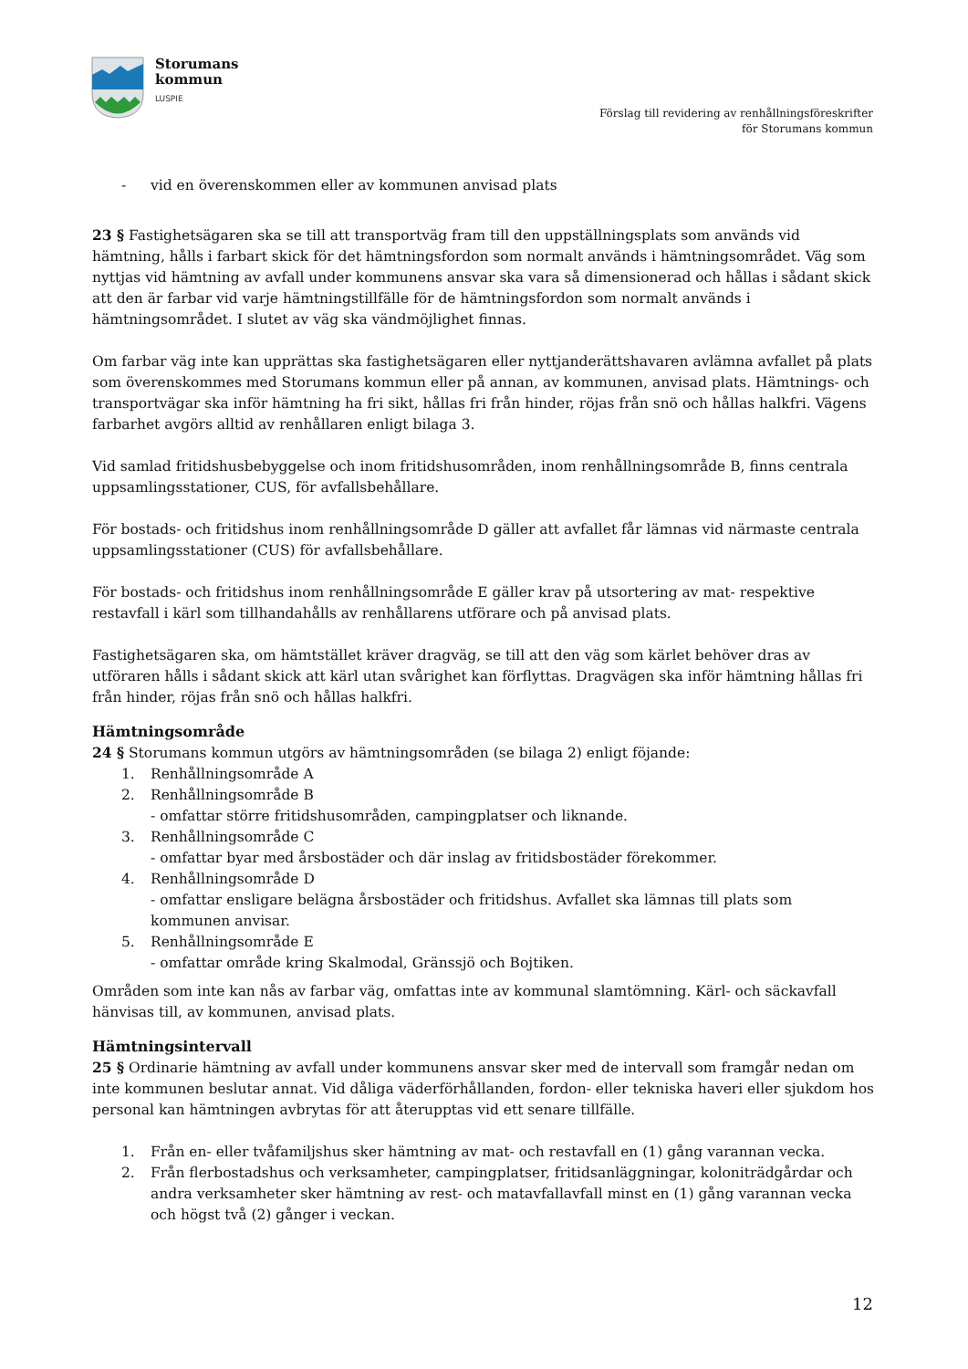Storumans
kommun
LUSPIE
Förslag till revidering av renhållningsföreskrifter
för Storumans kommun
- vid en överenskommen eller av kommunen anvisad plats
23 § Fastighetsägaren ska se till att transportväg fram till den uppställningsplats som används vid hämtning, hålls i farbart skick för det hämtningsfordon som normalt används i hämtningsområdet. Väg som nyttjas vid hämtning av avfall under kommunens ansvar ska vara så dimensionerad och hållas i sådant skick att den är farbar vid varje hämtningstillfälle för de hämtningsfordon som normalt används i hämtningsområdet. I slutet av väg ska vändmöjlighet finnas.
Om farbar väg inte kan upprättas ska fastighetsägaren eller nyttjanderättshavaren avlämna avfallet på plats som överenskommes med Storumans kommun eller på annan, av kommunen, anvisad plats. Hämtnings- och transportvägar ska inför hämtning ha fri sikt, hållas fri från hinder, röjas från snö och hållas halkfri. Vägens farbarhet avgörs alltid av renhållaren enligt bilaga 3.
Vid samlad fritidshusbebyggelse och inom fritidshusområden, inom renhållningsområde B, finns centrala uppsamlingsstationer, CUS, för avfallsbehållare.
För bostads- och fritidshus inom renhållningsområde D gäller att avfallet får lämnas vid närmaste centrala uppsamlingsstationer (CUS) för avfallsbehållare.
För bostads- och fritidshus inom renhållningsområde E gäller krav på utsortering av mat- respektive restavfall i kärl som tillhandahålls av renhållarens utförare och på anvisad plats.
Fastighetsägaren ska, om hämtstället kräver dragväg, se till att den väg som kärlet behöver dras av utföraren hålls i sådant skick att kärl utan svårighet kan förflyttas. Dragvägen ska inför hämtning hållas fri från hinder, röjas från snö och hållas halkfri.
Hämtningsområde
24 § Storumans kommun utgörs av hämtningsområden (se bilaga 2) enligt föjande:
1. Renhållningsområde A
2. Renhållningsområde B
- omfattar större fritidshusområden, campingplatser och liknande.
3. Renhållningsområde C
- omfattar byar med årsbostäder och där inslag av fritidsbostäder förekommer.
4. Renhållningsområde D
- omfattar ensligare belägna årsbostäder och fritidshus. Avfallet ska lämnas till plats som kommunen anvisar.
5. Renhållningsområde E
- omfattar område kring Skalmodal, Gränssjö och Bojtiken.
Områden som inte kan nås av farbar väg, omfattas inte av kommunal slamtömning. Kärl- och säckavfall hänvisas till, av kommunen, anvisad plats.
Hämtningsintervall
25 § Ordinarie hämtning av avfall under kommunens ansvar sker med de intervall som framgår nedan om inte kommunen beslutar annat. Vid dåliga väderförhållanden, fordon- eller tekniska haveri eller sjukdom hos personal kan hämtningen avbrytas för att återupptas vid ett senare tillfälle.
1. Från en- eller tvåfamiljshus sker hämtning av mat- och restavfall en (1) gång varannan vecka.
2. Från flerbostadshus och verksamheter, campingplatser, fritidsanläggningar, koloniträdgårdar och andra verksamheter sker hämtning av rest- och matavfallavfall minst en (1) gång varannan vecka och högst två (2) gånger i veckan.
12